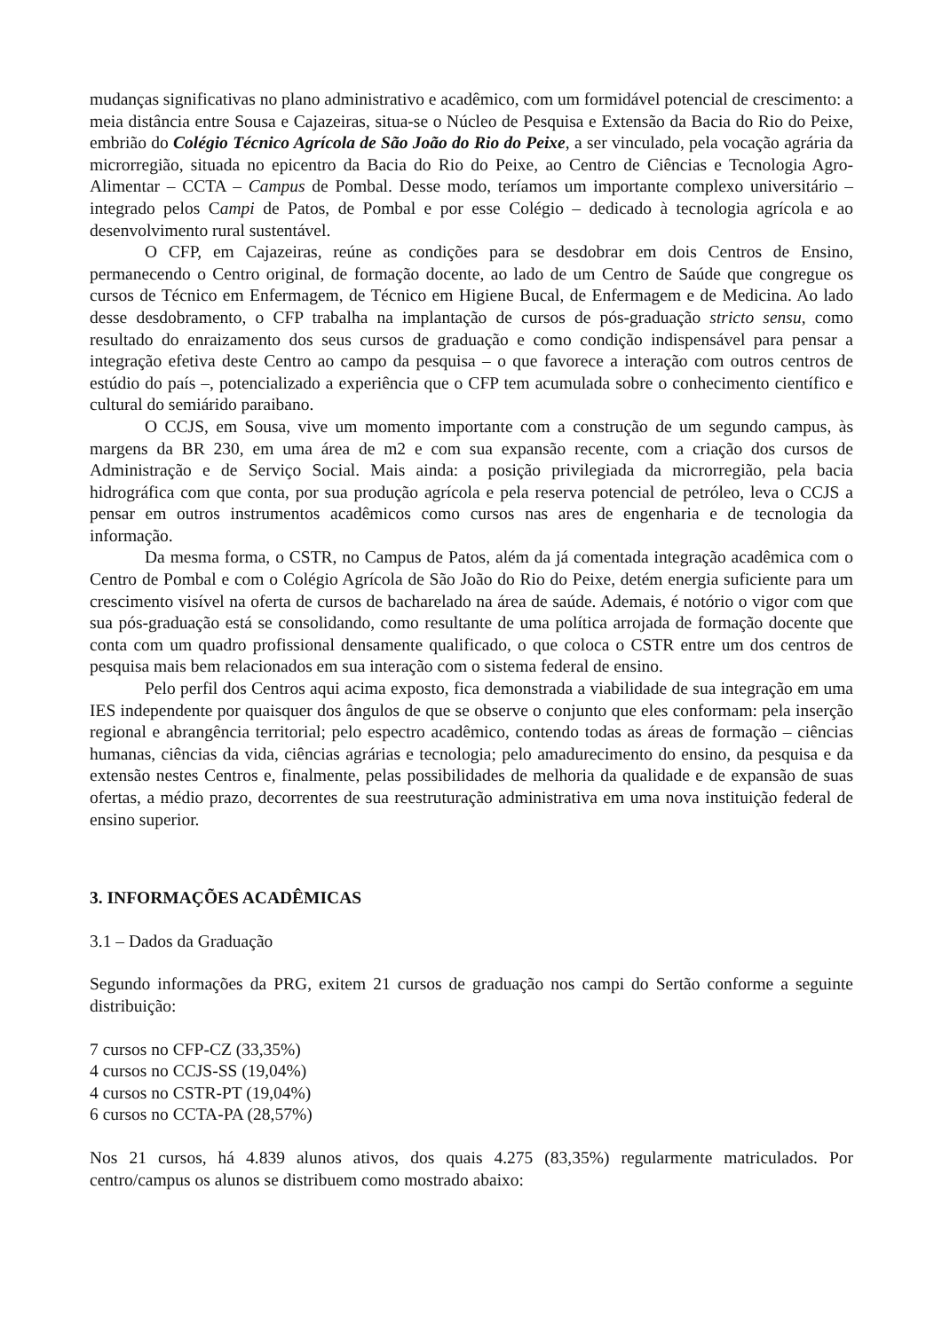mudanças significativas no plano administrativo e acadêmico, com um formidável potencial de crescimento: a meia distância entre Sousa e Cajazeiras, situa-se o Núcleo de Pesquisa e Extensão da Bacia do Rio do Peixe, embrião do Colégio Técnico Agrícola de São João do Rio do Peixe, a ser vinculado, pela vocação agrária da microrregião, situada no epicentro da Bacia do Rio do Peixe, ao Centro de Ciências e Tecnologia Agro-Alimentar – CCTA – Campus de Pombal. Desse modo, teríamos um importante complexo universitário – integrado pelos Campi de Patos, de Pombal e por esse Colégio – dedicado à tecnologia agrícola e ao desenvolvimento rural sustentável.
O CFP, em Cajazeiras, reúne as condições para se desdobrar em dois Centros de Ensino, permanecendo o Centro original, de formação docente, ao lado de um Centro de Saúde que congregue os cursos de Técnico em Enfermagem, de Técnico em Higiene Bucal, de Enfermagem e de Medicina. Ao lado desse desdobramento, o CFP trabalha na implantação de cursos de pós-graduação stricto sensu, como resultado do enraizamento dos seus cursos de graduação e como condição indispensável para pensar a integração efetiva deste Centro ao campo da pesquisa – o que favorece a interação com outros centros de estúdio do país –, potencializado a experiência que o CFP tem acumulada sobre o conhecimento científico e cultural do semiárido paraibano.
O CCJS, em Sousa, vive um momento importante com a construção de um segundo campus, às margens da BR 230, em uma área de m2 e com sua expansão recente, com a criação dos cursos de Administração e de Serviço Social. Mais ainda: a posição privilegiada da microrregião, pela bacia hidrográfica com que conta, por sua produção agrícola e pela reserva potencial de petróleo, leva o CCJS a pensar em outros instrumentos acadêmicos como cursos nas ares de engenharia e de tecnologia da informação.
Da mesma forma, o CSTR, no Campus de Patos, além da já comentada integração acadêmica com o Centro de Pombal e com o Colégio Agrícola de São João do Rio do Peixe, detém energia suficiente para um crescimento visível na oferta de cursos de bacharelado na área de saúde. Ademais, é notório o vigor com que sua pós-graduação está se consolidando, como resultante de uma política arrojada de formação docente que conta com um quadro profissional densamente qualificado, o que coloca o CSTR entre um dos centros de pesquisa mais bem relacionados em sua interação com o sistema federal de ensino.
Pelo perfil dos Centros aqui acima exposto, fica demonstrada a viabilidade de sua integração em uma IES independente por quaisquer dos ângulos de que se observe o conjunto que eles conformam: pela inserção regional e abrangência territorial; pelo espectro acadêmico, contendo todas as áreas de formação – ciências humanas, ciências da vida, ciências agrárias e tecnologia; pelo amadurecimento do ensino, da pesquisa e da extensão nestes Centros e, finalmente, pelas possibilidades de melhoria da qualidade e de expansão de suas ofertas, a médio prazo, decorrentes de sua reestruturação administrativa em uma nova instituição federal de ensino superior.
3. INFORMAÇÕES ACADÊMICAS
3.1 – Dados da Graduação
Segundo informações da PRG, exitem 21 cursos de graduação nos campi do Sertão conforme a seguinte distribuição:
7 cursos no CFP-CZ (33,35%)
4 cursos no CCJS-SS (19,04%)
4 cursos no CSTR-PT (19,04%)
6 cursos no CCTA-PA (28,57%)
Nos 21 cursos, há 4.839 alunos ativos, dos quais 4.275 (83,35%) regularmente matriculados. Por centro/campus os alunos se distribuem como mostrado abaixo: